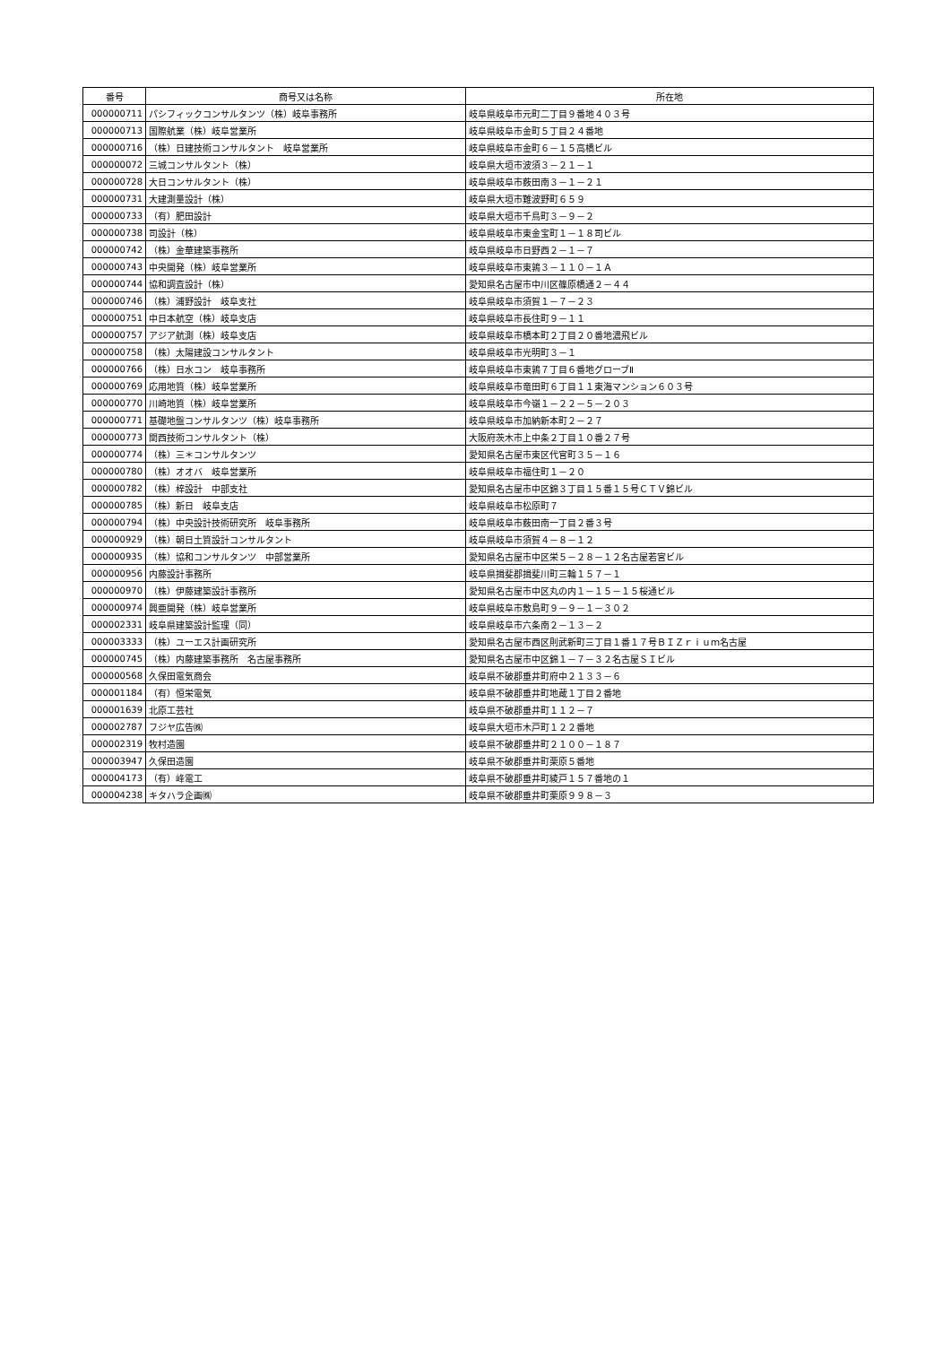| 番号 | 商号又は名称 | 所在地 |
| --- | --- | --- |
| 000000711 | パシフィックコンサルタンツ（株）岐阜事務所 | 岐阜県岐阜市元町二丁目９番地４０３号 |
| 000000713 | 国際航業（株）岐阜営業所 | 岐阜県岐阜市金町５丁目２４番地 |
| 000000716 | （株）日建技術コンサルタント 岐阜営業所 | 岐阜県岐阜市金町６－１５高橋ビル |
| 000000072 | 三城コンサルタント（株） | 岐阜県大垣市波須３－２１－１ |
| 000000728 | 大日コンサルタント（株） | 岐阜県岐阜市薮田南３－１－２１ |
| 000000731 | 大建測量設計（株） | 岐阜県大垣市難波野町６５９ |
| 000000733 | （有）肥田設計 | 岐阜県大垣市千鳥町３－９－２ |
| 000000738 | 司設計（株） | 岐阜県岐阜市東金宝町１－１８司ビル |
| 000000742 | （株）金華建築事務所 | 岐阜県岐阜市日野西２－１－７ |
| 000000743 | 中央開発（株）岐阜営業所 | 岐阜県岐阜市東鶉３－１１０－１Ａ |
| 000000744 | 協和調査設計（株） | 愛知県名古屋市中川区篠原橋通２－４４ |
| 000000746 | （株）浦野設計 岐阜支社 | 岐阜県岐阜市須賀１－７－２３ |
| 000000751 | 中日本航空（株）岐阜支店 | 岐阜県岐阜市長住町９－１１ |
| 000000757 | アジア航測（株）岐阜支店 | 岐阜県岐阜市橋本町２丁目２０番地濃飛ビル |
| 000000758 | （株）太陽建設コンサルタント | 岐阜県岐阜市光明町３－１ |
| 000000766 | （株）日水コン 岐阜事務所 | 岐阜県岐阜市東鶉７丁目６番地グローブⅡ |
| 000000769 | 応用地質（株）岐阜営業所 | 岐阜県岐阜市竜田町６丁目１１東海マンション６０３号 |
| 000000770 | 川崎地質（株）岐阜営業所 | 岐阜県岐阜市今嶺１－２２－５－２０３ |
| 000000771 | 基礎地盤コンサルタンツ（株）岐阜事務所 | 岐阜県岐阜市加納新本町２－２７ |
| 000000773 | 関西技術コンサルタント（株） | 大阪府茨木市上中条２丁目１０番２７号 |
| 000000774 | （株）三＊コンサルタンツ | 愛知県名古屋市東区代官町３５－１６ |
| 000000780 | （株）オオバ 岐阜営業所 | 岐阜県岐阜市福住町１－２０ |
| 000000782 | （株）梓設計 中部支社 | 愛知県名古屋市中区錦３丁目１５番１５号ＣＴＶ錦ビル |
| 000000785 | （株）新日 岐阜支店 | 岐阜県岐阜市松原町７ |
| 000000794 | （株）中央設計技術研究所 岐阜事務所 | 岐阜県岐阜市薮田南一丁目２番３号 |
| 000000929 | （株）朝日土質設計コンサルタント | 岐阜県岐阜市須賀４－８－１２ |
| 000000935 | （株）協和コンサルタンツ 中部営業所 | 愛知県名古屋市中区栄５－２８－１２名古屋若宮ビル |
| 000000956 | 内藤設計事務所 | 岐阜県揖斐郡揖斐川町三輪１５７－１ |
| 000000970 | （株）伊藤建築設計事務所 | 愛知県名古屋市中区丸の内１－１５－１５桜通ビル |
| 000000974 | 興亜開発（株）岐阜営業所 | 岐阜県岐阜市敷島町９－９－１－３０２ |
| 000002331 | 岐阜県建築設計監理（同） | 岐阜県岐阜市六条南２－１３－２ |
| 000003333 | （株）ユーエス計画研究所 | 愛知県名古屋市西区則武新町三丁目１番１７号ＢＩＺｒｉｕｍ名古屋 |
| 000000745 | （株）内藤建築事務所 名古屋事務所 | 愛知県名古屋市中区錦１－７－３２名古屋ＳＩビル |
| 000000568 | 久保田電気商会 | 岐阜県不破郡垂井町府中２１３３－６ |
| 000001184 | （有）恒栄電気 | 岐阜県不破郡垂井町地蔵１丁目２番地 |
| 000001639 | 北原工芸社 | 岐阜県不破郡垂井町１１２－７ |
| 000002787 | フジヤ広告㈱ | 岐阜県大垣市木戸町１２２番地 |
| 000002319 | 牧村造園 | 岐阜県不破郡垂井町２１００－１８７ |
| 000003947 | 久保田造園 | 岐阜県不破郡垂井町栗原５番地 |
| 000004173 | （有）峰電工 | 岐阜県不破郡垂井町綾戸１５７番地の１ |
| 000004238 | キタハラ企画㈱ | 岐阜県不破郡垂井町栗原９９８－３ |